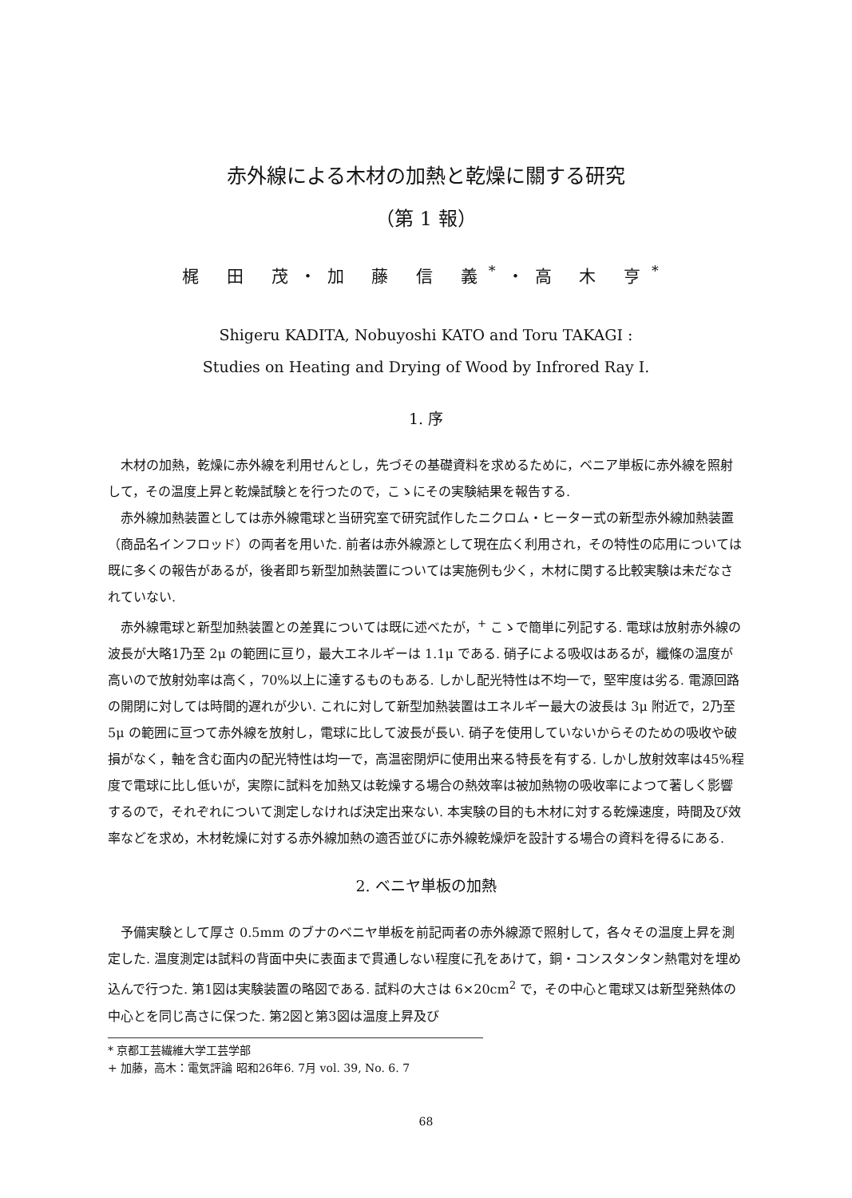赤外線による木材の加熱と乾燥に關する研究
（第 1 報）
梶 田 茂・加 藤 信 義<sup>*</sup>・高 木 亨<sup>*</sup>
Shigeru KADITA, Nobuyoshi KATO and Toru TAKAGI :
Studies on Heating and Drying of Wood by Infrored Ray I.
1. 序
木材の加熱，乾燥に赤外線を利用せんとし，先づその基礎資料を求めるために，ベニア単板に赤外線を照射して，その温度上昇と乾燥試験とを行つたので，こゝにその実験結果を報告する.
赤外線加熱装置としては赤外線電球と当研究室で研究試作したニクロム・ヒーター式の新型赤外線加熱装置（商品名インフロッド）の両者を用いた. 前者は赤外線源として現在広く利用され，その特性の応用については既に多くの報告があるが，後者即ち新型加熱装置については実施例も少く，木材に関する比較実験は未だなされていない.
赤外線電球と新型加熱装置との差異については既に述べたが，<sup>+</sup> こゝで簡単に列記する. 電球は放射赤外線の波長が大略1乃至 2μ の範囲に亘り，最大エネルギーは 1.1μ である. 硝子による吸収はあるが，纖條の温度が高いので放射効率は高く，70%以上に達するものもある. しかし配光特性は不均一で，堅牢度は劣る. 電源回路の開閉に対しては時間的遅れが少い. これに対して新型加熱装置はエネルギー最大の波長は 3μ 附近で，2乃至 5μ の範囲に亘つて赤外線を放射し，電球に比して波長が長い. 硝子を使用していないからそのための吸收や破損がなく，軸を含む面内の配光特性は均一で，高温密閉炉に使用出来る特長を有する. しかし放射效率は45%程度で電球に比し低いが，実際に試料を加熱又は乾燥する場合の熱效率は被加熱物の吸收率によつて著しく影響するので，それぞれについて測定しなければ決定出来ない. 本実験の目的も木材に対する乾燥速度，時間及び效率などを求め，木材乾燥に対する赤外線加熱の適否並びに赤外線乾燥炉を設計する場合の資料を得るにある.
2. ベニヤ単板の加熱
予備実験として厚さ 0.5mm のブナのベニヤ単板を前記両者の赤外線源で照射して，各々その温度上昇を測定した. 温度測定は試料の背面中央に表面まで貫通しない程度に孔をあけて，銅・コンスタンタン熱電対を埋め込んで行つた. 第1図は実験装置の略図である. 試料の大さは 6×20cm<sup>2</sup> で，その中心と電球又は新型発熱体の中心とを同じ高さに保つた. 第2図と第3図は温度上昇及び
* 京都工芸繊維大学工芸学部
+ 加藤，高木：電気評論 昭和26年6. 7月 vol. 39, No. 6. 7
68